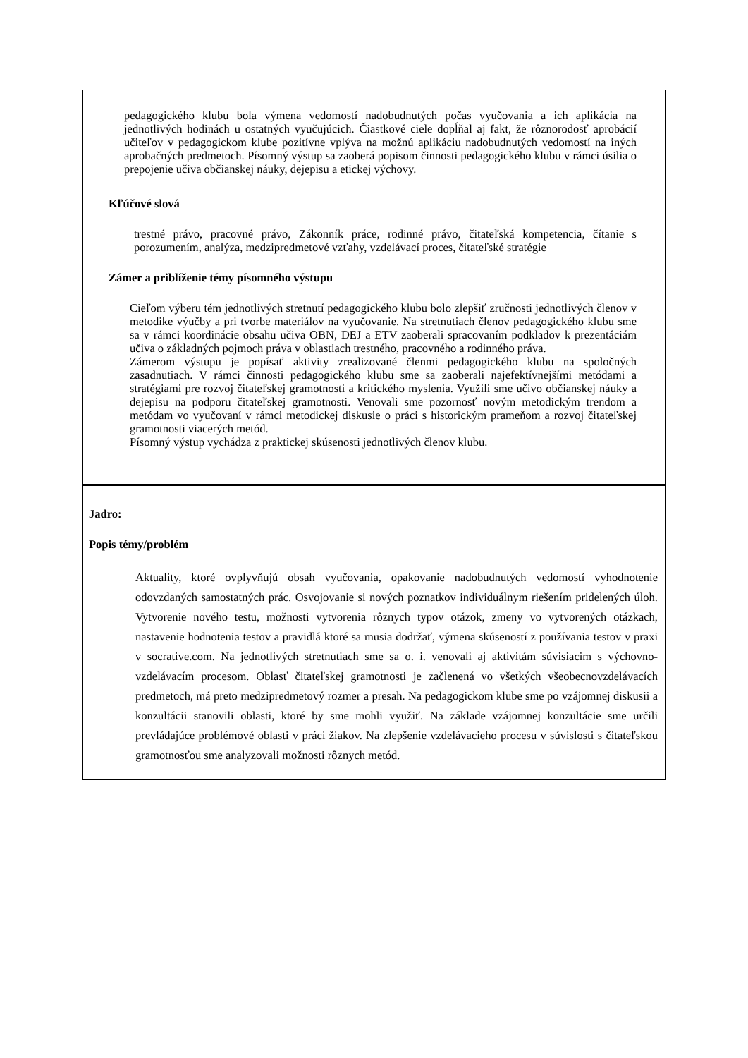| pedagogického klubu bola výmena vedomostí nadobudnutých počas vyučovania a ich aplikácia na jednotlivých hodinách u ostatných vyučujúcich. Čiastkové ciele dopĺňal aj fakt, že rôznorodosť aprobácií učiteľov v pedagogickom klube pozitívne vplýva na možnú aplikáciu nadobudnutých vedomostí na iných aprobačných predmetoch. Písomný výstup sa zaoberá popisom činnosti pedagogického klubu v rámci úsilia o prepojenie učiva občianskej náuky, dejepisu a etickej výchovy. Kľúčové slová trestné právo, pracovné právo, Zákonník práce, rodinné právo, čitateľská kompetencia, čítanie s porozumením, analýza, medzipredmetové vzťahy, vzdelávací proces, čitateľské stratégie Zámer a priblíženie témy písomného výstupu Cieľom výberu tém jednotlivých stretnutí pedagogického klubu bolo zlepšiť zručnosti jednotlivých členov v metodike výučby a pri tvorbe materiálov na vyučovanie. Na stretnutiach členov pedagogického klubu sme sa v rámci koordinácie obsahu učiva OBN, DEJ a ETV zaoberali spracovaním podkladov k prezentáciám učiva o základných pojmoch práva v oblastiach trestného, pracovného a rodinného práva. Zámerom výstupu je popísať aktivity zrealizované členmi pedagogického klubu na spoločných zasadnutiach. V rámci činnosti pedagogického klubu sme sa zaoberali najefektívnejšími metódami a stratégiami pre rozvoj čitateľskej gramotnosti a kritického myslenia. Využili sme učivo občianskej náuky a dejepisu na podporu čitateľskej gramotnosti. Venovali sme pozornosť novým metodickým trendom a metódam vo vyučovaní v rámci metodickej diskusie o práci s historickým prameňom a rozvoj čitateľskej gramotnosti viacerých metód. Písomný výstup vychádza z praktickej skúsenosti jednotlivých členov klubu. |
| Jadro: Popis témy/problém Aktuality, ktoré ovplyvňujú obsah vyučovania, opakovanie nadobudnutých vedomostí vyhodnotenie odovzdaných samostatných prác. Osvojovanie si nových poznatkov individuálnym riešením pridelených úloh. Vytvorenie nového testu, možnosti vytvorenia rôznych typov otázok, zmeny vo vytvorených otázkach, nastavenie hodnotenia testov a pravidlá ktoré sa musia dodržať, výmena skúseností z používania testov v praxi v socrative.com. Na jednotlivých stretnutiach sme sa o. i. venovali aj aktivitám súvisiacim s výchovno-vzdelávacím procesom. Oblasť čitateľskej gramotnosti je začlenená vo všetkých všeobecnovzdelávacích predmetoch, má preto medzipredmetový rozmer a presah. Na pedagogickom klube sme po vzájomnej diskusii a konzultácii stanovili oblasti, ktoré by sme mohli využiť. Na základe vzájomnej konzultácie sme určili prevládajúce problémové oblasti v práci žiakov. Na zlepšenie vzdelávacieho procesu v súvislosti s čitateľskou gramotnosťou sme analyzovali možnosti rôznych metód. |